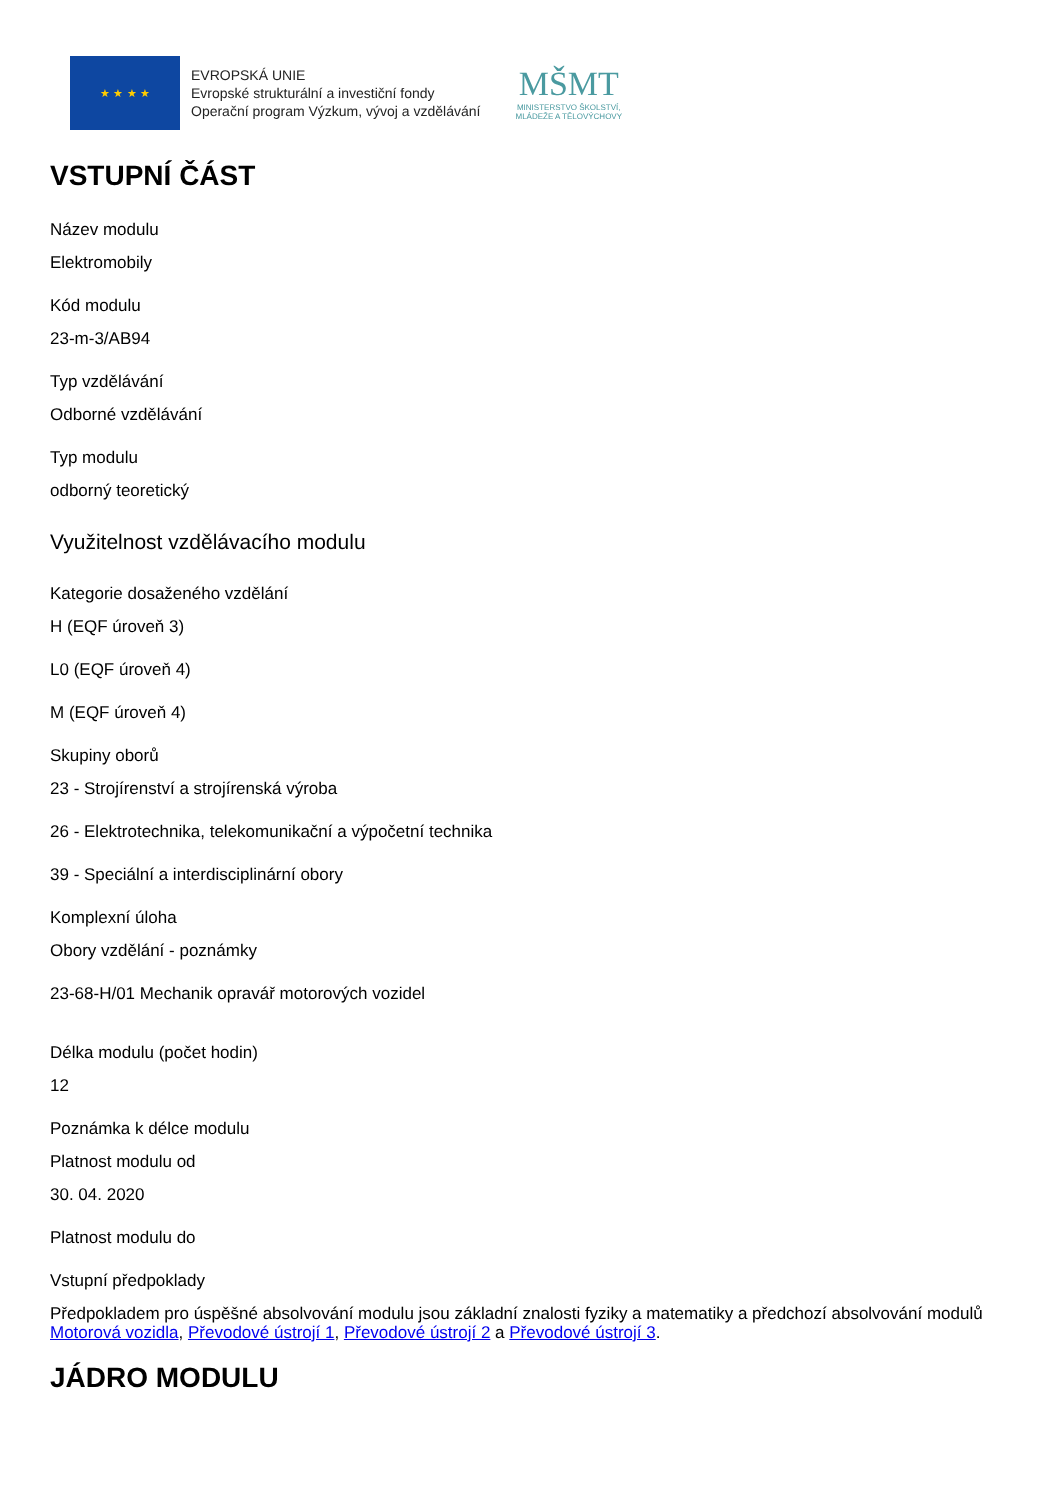★ ★ ★ ★
EVROPSKÁ UNIE
Evropské strukturální a investiční fondy
Operační program Výzkum, vývoj a vzdělávání
MŠMT
MINISTERSTVO ŠKOLSTVÍ,
MLÁDEŽE A TĚLOVÝCHOVY
VSTUPNÍ ČÁST
Název modulu
Elektromobily
Kód modulu
23-m-3/AB94
Typ vzdělávání
Odborné vzdělávání
Typ modulu
odborný teoretický
Využitelnost vzdělávacího modulu
Kategorie dosaženého vzdělání
H (EQF úroveň 3)
L0 (EQF úroveň 4)
M (EQF úroveň 4)
Skupiny oborů
23 - Strojírenství a strojírenská výroba
26 - Elektrotechnika, telekomunikační a výpočetní technika
39 - Speciální a interdisciplinární obory
Komplexní úloha
Obory vzdělání - poznámky
23-68-H/01 Mechanik opravář motorových vozidel
Délka modulu (počet hodin)
12
Poznámka k délce modulu
Platnost modulu od
30. 04. 2020
Platnost modulu do
Vstupní předpoklady
Předpokladem pro úspěšné absolvování modulu jsou základní znalosti fyziky a matematiky a předchozí absolvování modulů Motorová vozidla, Převodové ústrojí 1, Převodové ústrojí 2 a Převodové ústrojí 3.
JÁDRO MODULU